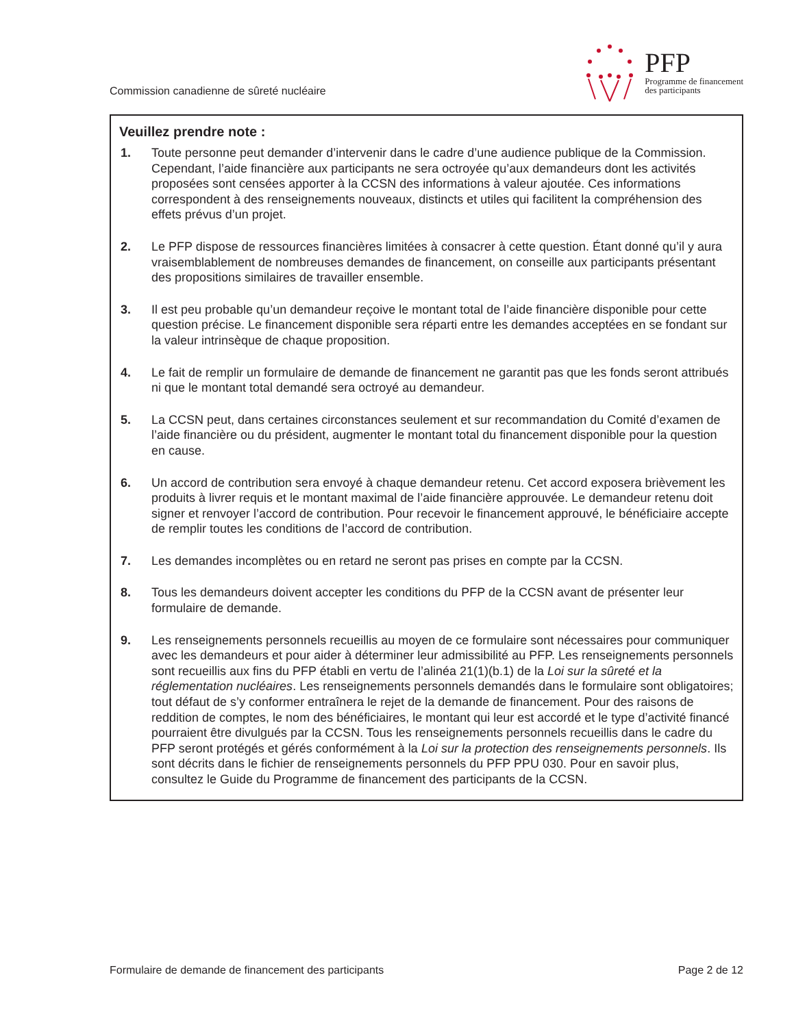Commission canadienne de sûreté nucléaire
PFP
Programme de financement
des participants
Veuillez prendre note :
1. Toute personne peut demander d’intervenir dans le cadre d’une audience publique de la Commission. Cependant, l’aide financière aux participants ne sera octroyée qu’aux demandeurs dont les activités proposées sont censées apporter à la CCSN des informations à valeur ajoutée. Ces informations correspondent à des renseignements nouveaux, distincts et utiles qui facilitent la compréhension des effets prévus d’un projet.
2. Le PFP dispose de ressources financières limitées à consacrer à cette question. Étant donné qu’il y aura vraisemblablement de nombreuses demandes de financement, on conseille aux participants présentant des propositions similaires de travailler ensemble.
3. Il est peu probable qu’un demandeur reçoive le montant total de l’aide financière disponible pour cette question précise. Le financement disponible sera réparti entre les demandes acceptées en se fondant sur la valeur intrinsèque de chaque proposition.
4. Le fait de remplir un formulaire de demande de financement ne garantit pas que les fonds seront attribués ni que le montant total demandé sera octroyé au demandeur.
5. La CCSN peut, dans certaines circonstances seulement et sur recommandation du Comité d’examen de l’aide financière ou du président, augmenter le montant total du financement disponible pour la question en cause.
6. Un accord de contribution sera envoyé à chaque demandeur retenu. Cet accord exposera brièvement les produits à livrer requis et le montant maximal de l’aide financière approuvée. Le demandeur retenu doit signer et renvoyer l’accord de contribution. Pour recevoir le financement approuvé, le bénéficiaire accepte de remplir toutes les conditions de l’accord de contribution.
7. Les demandes incomplètes ou en retard ne seront pas prises en compte par la CCSN.
8. Tous les demandeurs doivent accepter les conditions du PFP de la CCSN avant de présenter leur formulaire de demande.
9. Les renseignements personnels recueillis au moyen de ce formulaire sont nécessaires pour communiquer avec les demandeurs et pour aider à déterminer leur admissibilité au PFP. Les renseignements personnels sont recueillis aux fins du PFP établi en vertu de l’alinéa 21(1)(b.1) de la Loi sur la sûreté et la réglementation nucléaires. Les renseignements personnels demandés dans le formulaire sont obligatoires; tout défaut de s’y conformer entraînera le rejet de la demande de financement. Pour des raisons de reddition de comptes, le nom des bénéficiaires, le montant qui leur est accordé et le type d’activité financé pourraient être divulgués par la CCSN. Tous les renseignements personnels recueillis dans le cadre du PFP seront protégés et gérés conformément à la Loi sur la protection des renseignements personnels. Ils sont décrits dans le fichier de renseignements personnels du PFP PPU 030. Pour en savoir plus, consultez le Guide du Programme de financement des participants de la CCSN.
Formulaire de demande de financement des participants
Page 2 de 12